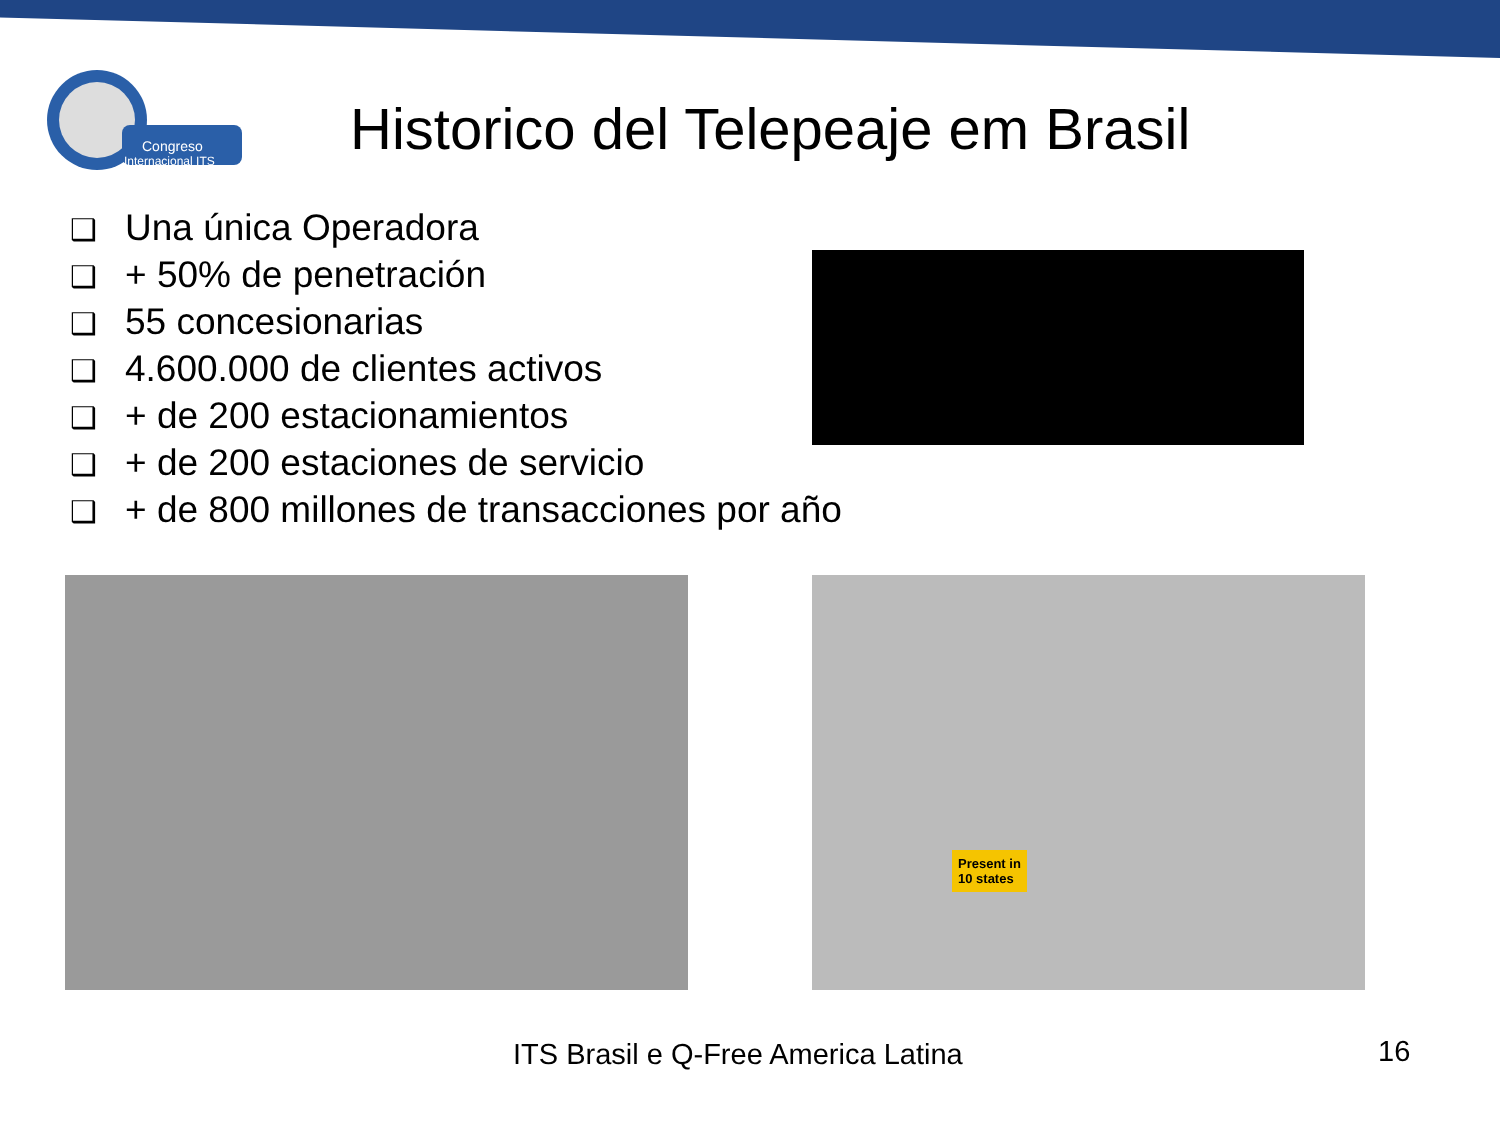Congreso
Internacional ITS
Historico del Telepeaje em Brasil
❑ Una única Operadora
❑ + 50% de penetración
❑ 55 concesionarias
❑ 4.600.000 de clientes activos
❑ + de 200 estacionamientos
❑ + de 200 estaciones de servicio
❑ + de 800 millones de transacciones por año
Present in
10 states
ITS Brasil e Q-Free America Latina
16